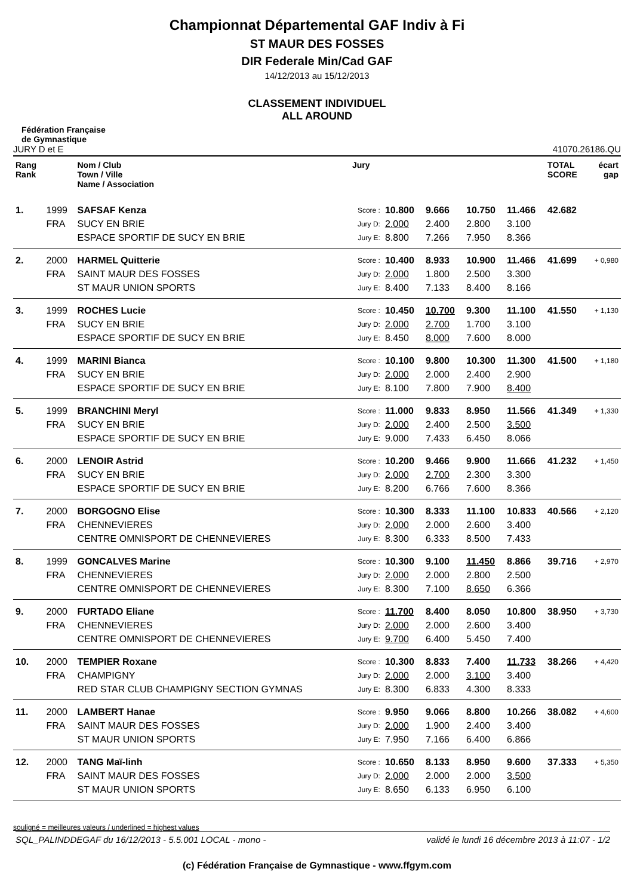Championnat Départemental GAF Indiv à Fi
ST MAUR DES FOSSES
DIR Federale Min/Cad GAF
14/12/2013 au 15/12/2013
CLASSEMENT INDIVIDUEL
ALL AROUND
Fédération Française
de Gymnastique
JURY D et E 41070.26186.QU
| Rang Rank | | Nom / Club Town / Ville Name / Association | Jury | | | | | TOTAL SCORE | écart gap |
| --- | --- | --- | --- | --- | --- | --- | --- | --- | --- |
| 1. | 1999 | SAFSAF Kenza | Score : | 10.800 | 9.666 | 10.750 | 11.466 | 42.682 | |
| | FRA | SUCY EN BRIE | Jury D: | 2.000 | 2.400 | 2.800 | 3.100 | | |
| | | ESPACE SPORTIF DE SUCY EN BRIE | Jury E: | 8.800 | 7.266 | 7.950 | 8.366 | | |
| 2. | 2000 | HARMEL Quitterie | Score : | 10.400 | 8.933 | 10.900 | 11.466 | 41.699 | + 0,980 |
| | FRA | SAINT MAUR DES FOSSES | Jury D: | 2.000 | 1.800 | 2.500 | 3.300 | | |
| | | ST MAUR UNION SPORTS | Jury E: | 8.400 | 7.133 | 8.400 | 8.166 | | |
| 3. | 1999 | ROCHES Lucie | Score : | 10.450 | 10.700 | 9.300 | 11.100 | 41.550 | + 1,130 |
| | FRA | SUCY EN BRIE | Jury D: | 2.000 | 2.700 | 1.700 | 3.100 | | |
| | | ESPACE SPORTIF DE SUCY EN BRIE | Jury E: | 8.450 | 8.000 | 7.600 | 8.000 | | |
| 4. | 1999 | MARINI Bianca | Score : | 10.100 | 9.800 | 10.300 | 11.300 | 41.500 | + 1,180 |
| | FRA | SUCY EN BRIE | Jury D: | 2.000 | 2.000 | 2.400 | 2.900 | | |
| | | ESPACE SPORTIF DE SUCY EN BRIE | Jury E: | 8.100 | 7.800 | 7.900 | 8.400 | | |
| 5. | 1999 | BRANCHINI Meryl | Score : | 11.000 | 9.833 | 8.950 | 11.566 | 41.349 | + 1,330 |
| | FRA | SUCY EN BRIE | Jury D: | 2.000 | 2.400 | 2.500 | 3.500 | | |
| | | ESPACE SPORTIF DE SUCY EN BRIE | Jury E: | 9.000 | 7.433 | 6.450 | 8.066 | | |
| 6. | 2000 | LENOIR Astrid | Score : | 10.200 | 9.466 | 9.900 | 11.666 | 41.232 | + 1,450 |
| | FRA | SUCY EN BRIE | Jury D: | 2.000 | 2.700 | 2.300 | 3.300 | | |
| | | ESPACE SPORTIF DE SUCY EN BRIE | Jury E: | 8.200 | 6.766 | 7.600 | 8.366 | | |
| 7. | 2000 | BORGOGNO Elise | Score : | 10.300 | 8.333 | 11.100 | 10.833 | 40.566 | + 2,120 |
| | FRA | CHENNEVIERES | Jury D: | 2.000 | 2.000 | 2.600 | 3.400 | | |
| | | CENTRE OMNISPORT DE CHENNEVIERES | Jury E: | 8.300 | 6.333 | 8.500 | 7.433 | | |
| 8. | 1999 | GONCALVES Marine | Score : | 10.300 | 9.100 | 11.450 | 8.866 | 39.716 | + 2,970 |
| | FRA | CHENNEVIERES | Jury D: | 2.000 | 2.000 | 2.800 | 2.500 | | |
| | | CENTRE OMNISPORT DE CHENNEVIERES | Jury E: | 8.300 | 7.100 | 8.650 | 6.366 | | |
| 9. | 2000 | FURTADO Eliane | Score : | 11.700 | 8.400 | 8.050 | 10.800 | 38.950 | + 3,730 |
| | FRA | CHENNEVIERES | Jury D: | 2.000 | 2.000 | 2.600 | 3.400 | | |
| | | CENTRE OMNISPORT DE CHENNEVIERES | Jury E: | 9.700 | 6.400 | 5.450 | 7.400 | | |
| 10. | 2000 | TEMPIER Roxane | Score : | 10.300 | 8.833 | 7.400 | 11.733 | 38.266 | + 4,420 |
| | FRA | CHAMPIGNY | Jury D: | 2.000 | 2.000 | 3.100 | 3.400 | | |
| | | RED STAR CLUB CHAMPIGNY SECTION GYMNAS | Jury E: | 8.300 | 6.833 | 4.300 | 8.333 | | |
| 11. | 2000 | LAMBERT Hanae | Score : | 9.950 | 9.066 | 8.800 | 10.266 | 38.082 | + 4,600 |
| | FRA | SAINT MAUR DES FOSSES | Jury D: | 2.000 | 1.900 | 2.400 | 3.400 | | |
| | | ST MAUR UNION SPORTS | Jury E: | 7.950 | 7.166 | 6.400 | 6.866 | | |
| 12. | 2000 | TANG Maï-linh | Score : | 10.650 | 8.133 | 8.950 | 9.600 | 37.333 | + 5,350 |
| | FRA | SAINT MAUR DES FOSSES | Jury D: | 2.000 | 2.000 | 2.000 | 3.500 | | |
| | | ST MAUR UNION SPORTS | Jury E: | 8.650 | 6.133 | 6.950 | 6.100 | | |
souligné = meilleures valeurs / underlined = highest values
SQL_PALINDDEGAF du 16/12/2013 - 5.5.001 LOCAL - mono - validé le lundi 16 décembre 2013 à 11:07 - 1/2
(c) Fédération Française de Gymnastique - www.ffgym.com